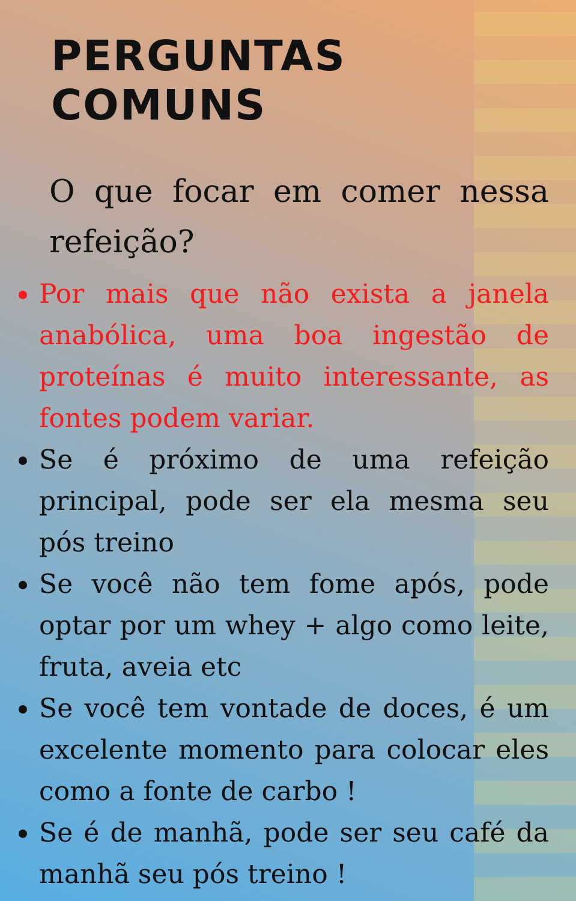PERGUNTAS COMUNS
O que focar em comer nessa refeição?
Por mais que não exista a janela anabólica, uma boa ingestão de proteínas é muito interessante, as fontes podem variar.
Se é próximo de uma refeição principal, pode ser ela mesma seu pós treino
Se você não tem fome após, pode optar por um whey + algo como leite, fruta, aveia etc
Se você tem vontade de doces, é um excelente momento para colocar eles como a fonte de carbo !
Se é de manhã, pode ser seu café da manhã seu pós treino !